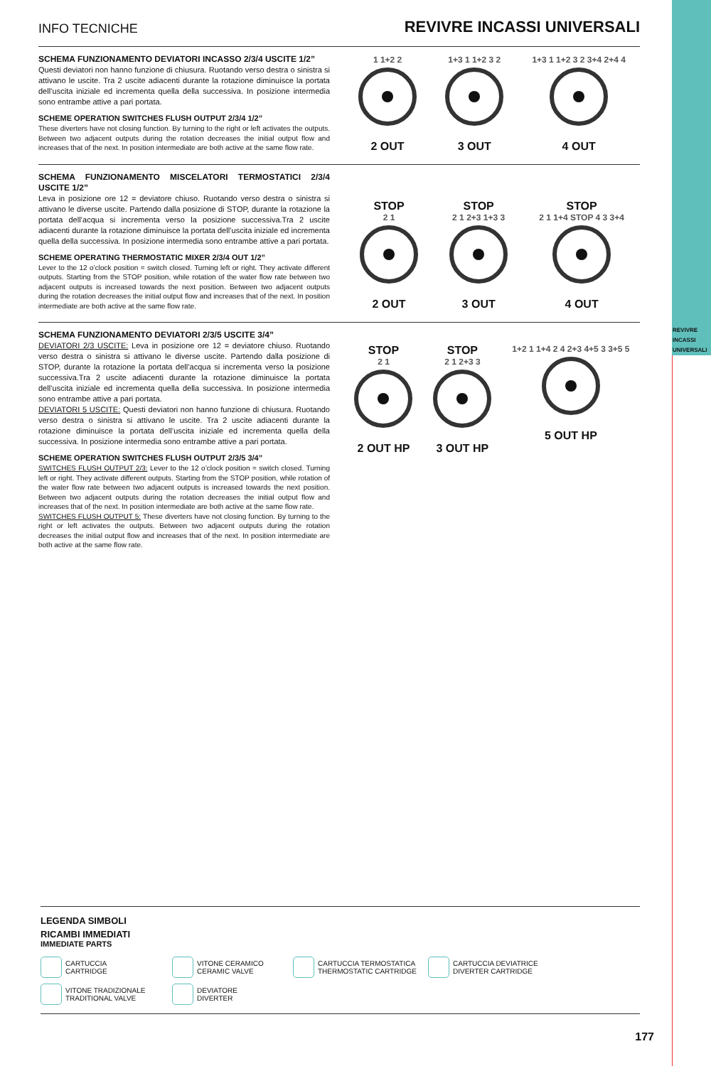REVIVRE
INCASSI
UNIVERSALI
INFO TECNICHE
REVIVRE INCASSI UNIVERSALI
SCHEMA FUNZIONAMENTO DEVIATORI INCASSO 2/3/4 USCITE 1/2”
Questi deviatori non hanno funzione di chiusura. Ruotando verso destra o sinistra si attivano le uscite. Tra 2 uscite adiacenti durante la rotazione diminuisce la portata dell’uscita iniziale ed incrementa quella della successiva. In posizione intermedia sono entrambe attive a pari portata.
SCHEME OPERATION SWITCHES FLUSH OUTPUT 2/3/4 1/2”
These diverters have not closing function. By turning to the right or left activates the outputs. Between two adjacent outputs during the rotation decreases the initial output flow and increases that of the next. In position intermediate are both active at the same flow rate.
1 1+2 2
2 OUT
1+3 1 1+2 3 2
3 OUT
1+3 1 1+2 3 2 3+4 2+4 4
4 OUT
SCHEMA FUNZIONAMENTO MISCELATORI TERMOSTATICI 2/3/4 USCITE 1/2”
Leva in posizione ore 12 = deviatore chiuso. Ruotando verso destra o sinistra si attivano le diverse uscite. Partendo dalla posizione di STOP, durante la rotazione la portata dell’acqua si incrementa verso la posizione successiva.Tra 2 uscite adiacenti durante la rotazione diminuisce la portata dell’uscita iniziale ed incrementa quella della successiva. In posizione intermedia sono entrambe attive a pari portata.
SCHEME OPERATING THERMOSTATIC MIXER 2/3/4 OUT 1/2”
Lever to the 12 o’clock position = switch closed. Turning left or right. They activate different outputs. Starting from the STOP position, while rotation of the water flow rate between two adjacent outputs is increased towards the next position. Between two adjacent outputs during the rotation decreases the initial output flow and increases that of the next. In position intermediate are both active at the same flow rate.
STOP
2 1
2 OUT
STOP
2 1 2+3 1+3 3
3 OUT
STOP
2 1 1+4 STOP 4 3 3+4
4 OUT
SCHEMA FUNZIONAMENTO DEVIATORI 2/3/5 USCITE 3/4”
DEVIATORI 2/3 USCITE: Leva in posizione ore 12 = deviatore chiuso. Ruotando verso destra o sinistra si attivano le diverse uscite. Partendo dalla posizione di STOP, durante la rotazione la portata dell’acqua si incrementa verso la posizione successiva.Tra 2 uscite adiacenti durante la rotazione diminuisce la portata dell’uscita iniziale ed incrementa quella della successiva. In posizione intermedia sono entrambe attive a pari portata.
DEVIATORI 5 USCITE: Questi deviatori non hanno funzione di chiusura. Ruotando verso destra o sinistra si attivano le uscite. Tra 2 uscite adiacenti durante la rotazione diminuisce la portata dell’uscita iniziale ed incrementa quella della successiva. In posizione intermedia sono entrambe attive a pari portata.
SCHEME OPERATION SWITCHES FLUSH OUTPUT 2/3/5 3/4”
SWITCHES FLUSH OUTPUT 2/3: Lever to the 12 o’clock position = switch closed. Turning left or right. They activate different outputs. Starting from the STOP position, while rotation of the water flow rate between two adjacent outputs is increased towards the next position. Between two adjacent outputs during the rotation decreases the initial output flow and increases that of the next. In position intermediate are both active at the same flow rate.
SWITCHES FLUSH OUTPUT 5: These diverters have not closing function. By turning to the right or left activates the outputs. Between two adjacent outputs during the rotation decreases the initial output flow and increases that of the next. In position intermediate are both active at the same flow rate.
STOP
2 1
2 OUT HP
STOP
2 1 2+3 3
3 OUT HP
1+2 1 1+4 2 4 2+3 4+5 3 3+5 5
5 OUT HP
LEGENDA SIMBOLI
RICAMBI IMMEDIATI
IMMEDIATE PARTS
CARTUCCIA
CARTRIDGE
VITONE CERAMICO
CERAMIC VALVE
CARTUCCIA TERMOSTATICA
THERMOSTATIC CARTRIDGE
CARTUCCIA DEVIATRICE
DIVERTER CARTRIDGE
VITONE TRADIZIONALE
TRADITIONAL VALVE
DEVIATORE
DIVERTER
177